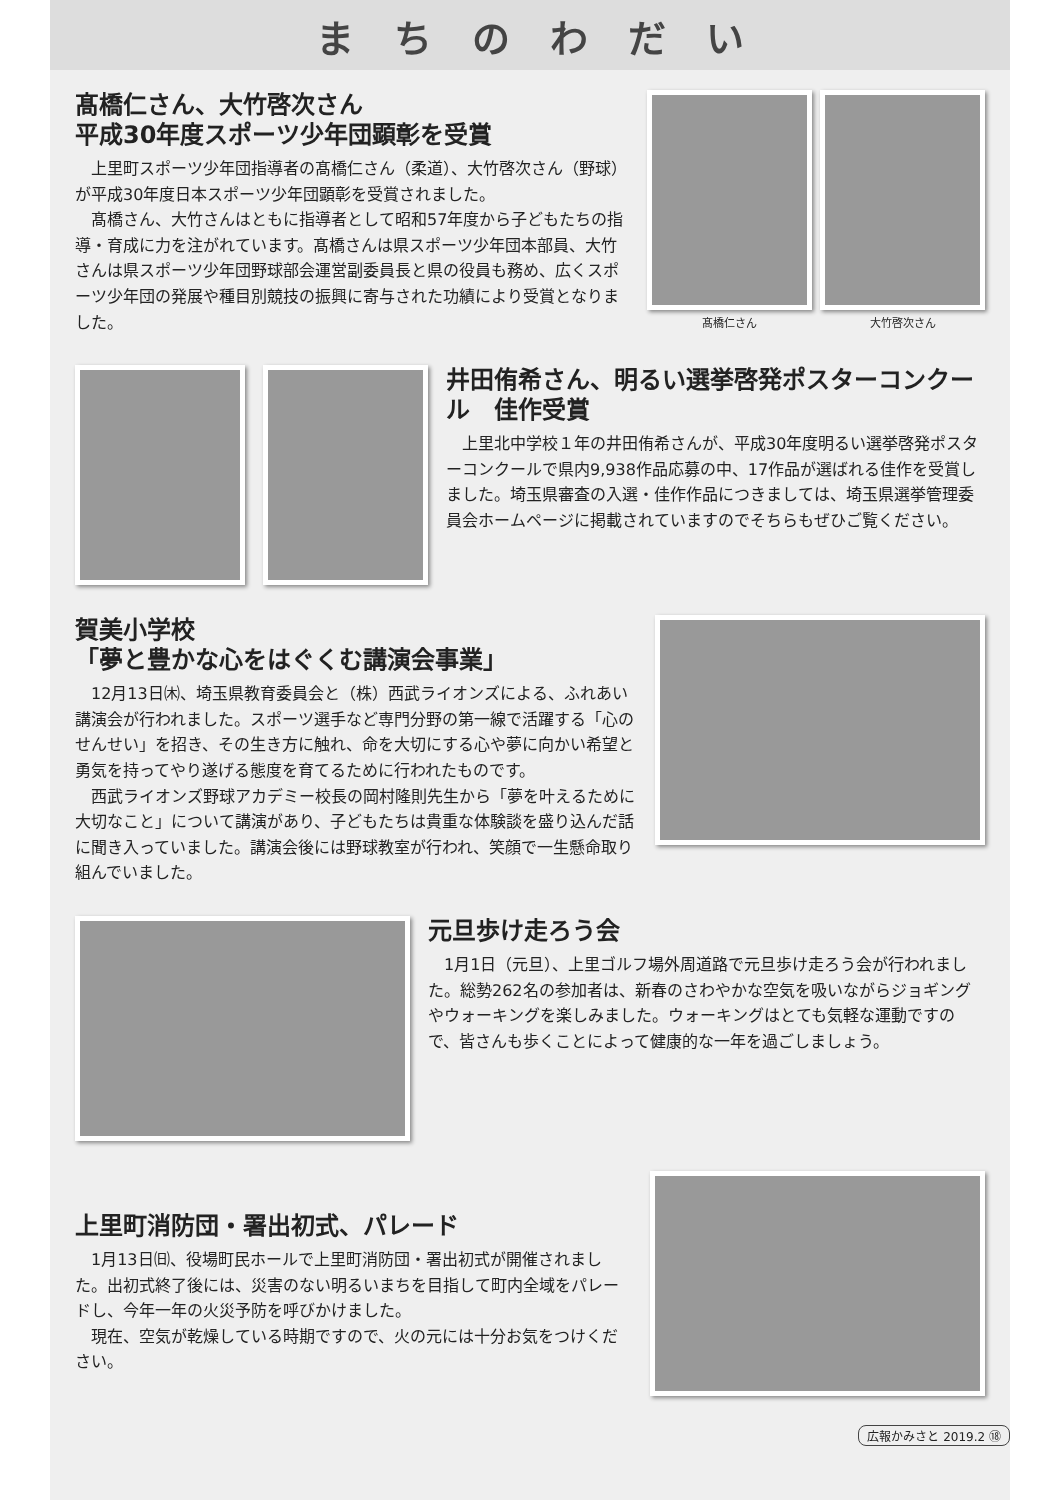まちのわだい
髙橋仁さん、大竹啓次さん
平成30年度スポーツ少年団顕彰を受賞
上里町スポーツ少年団指導者の髙橋仁さん（柔道）、大竹啓次さん（野球）が平成30年度日本スポーツ少年団顕彰を受賞されました。
髙橋さん、大竹さんはともに指導者として昭和57年度から子どもたちの指導・育成に力を注がれています。髙橋さんは県スポーツ少年団本部員、大竹さんは県スポーツ少年団野球部会運営副委員長と県の役員も務め、広くスポーツ少年団の発展や種目別競技の振興に寄与された功績により受賞となりました。
髙橋仁さん 大竹啓次さん
井田侑希さん、明るい選挙啓発ポスターコンクール　佳作受賞
上里北中学校１年の井田侑希さんが、平成30年度明るい選挙啓発ポスターコンクールで県内9,938作品応募の中、17作品が選ばれる佳作を受賞しました。埼玉県審査の入選・佳作作品につきましては、埼玉県選挙管理委員会ホームページに掲載されていますのでそちらもぜひご覧ください。
賀美小学校
「夢と豊かな心をはぐくむ講演会事業」
12月13日㈭、埼玉県教育委員会と（株）西武ライオンズによる、ふれあい講演会が行われました。スポーツ選手など専門分野の第一線で活躍する「心のせんせい」を招き、その生き方に触れ、命を大切にする心や夢に向かい希望と勇気を持ってやり遂げる態度を育てるために行われたものです。
西武ライオンズ野球アカデミー校長の岡村隆則先生から「夢を叶えるために大切なこと」について講演があり、子どもたちは貴重な体験談を盛り込んだ話に聞き入っていました。講演会後には野球教室が行われ、笑顔で一生懸命取り組んでいました。
元旦歩け走ろう会
1月1日（元旦）、上里ゴルフ場外周道路で元旦歩け走ろう会が行われました。総勢262名の参加者は、新春のさわやかな空気を吸いながらジョギングやウォーキングを楽しみました。ウォーキングはとても気軽な運動ですので、皆さんも歩くことによって健康的な一年を過ごしましょう。
上里町消防団・署出初式、パレード
1月13日㈰、役場町民ホールで上里町消防団・署出初式が開催されました。出初式終了後には、災害のない明るいまちを目指して町内全域をパレードし、今年一年の火災予防を呼びかけました。
現在、空気が乾燥している時期ですので、火の元には十分お気をつけください。
広報かみさと 2019.2 ⑱